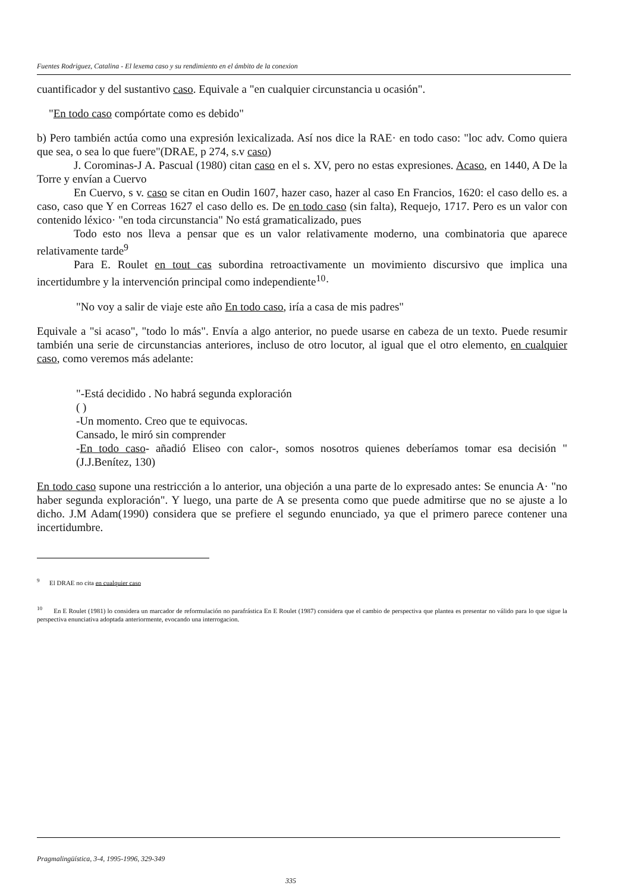Fuentes Rodriguez, Catalina - El lexema caso y su rendimiento en el ámbito de la conexion
cuantificador y del sustantivo caso. Equivale a "en cualquier circunstancia u ocasión".
"En todo caso compórtate como es debido"
b) Pero también actúa como una expresión lexicalizada. Así nos dice la RAE· en todo caso: "loc adv. Como quiera que sea, o sea lo que fuere"(DRAE, p 274, s.v caso)
J. Corominas-J A. Pascual (1980) citan caso en el s. XV, pero no estas expresiones. Acaso, en 1440, A De la Torre y envían a Cuervo
En Cuervo, s v. caso se citan en Oudin 1607, hazer caso, hazer al caso En Francios, 1620: el caso dello es. a caso, caso que Y en Correas 1627 el caso dello es. De en todo caso (sin falta), Requejo, 1717. Pero es un valor con contenido léxico· "en toda circunstancia" No está gramaticalizado, pues
Todo esto nos lleva a pensar que es un valor relativamente moderno, una combinatoria que aparece relativamente tarde<sup>9</sup>
Para E. Roulet en tout cas subordina retroactivamente un movimiento discursivo que implica una incertidumbre y la intervención principal como independiente<sup>10</sup>·
"No voy a salir de viaje este año En todo caso, iría a casa de mis padres"
Equivale a "si acaso", "todo lo más". Envía a algo anterior, no puede usarse en cabeza de un texto. Puede resumir también una serie de circunstancias anteriores, incluso de otro locutor, al igual que el otro elemento, en cualquier caso, como veremos más adelante:
"-Está decidido . No habrá segunda exploración
( )
-Un momento. Creo que te equivocas.
Cansado, le miró sin comprender
-En todo caso- añadió Eliseo con calor-, somos nosotros quienes deberíamos tomar esa decisión " (J.J.Benítez, 130)
En todo caso supone una restricción a lo anterior, una objeción a una parte de lo expresado antes: Se enuncia A· "no haber segunda exploración". Y luego, una parte de A se presenta como que puede admitirse que no se ajuste a lo dicho. J.M Adam(1990) considera que se prefiere el segundo enunciado, ya que el primero parece contener una incertidumbre.
<sup>9</sup> El DRAE no cita en cualquier caso
<sup>10</sup> En E Roulet (1981) lo considera un marcador de reformulación no parafrástica En E Roulet (1987) considera que el cambio de perspectiva que plantea es presentar no válido para lo que sigue la perspectiva enunciativa adoptada anteriormente, evocando una interrogacion.
Pragmalingüística, 3-4, 1995-1996, 329-349
335